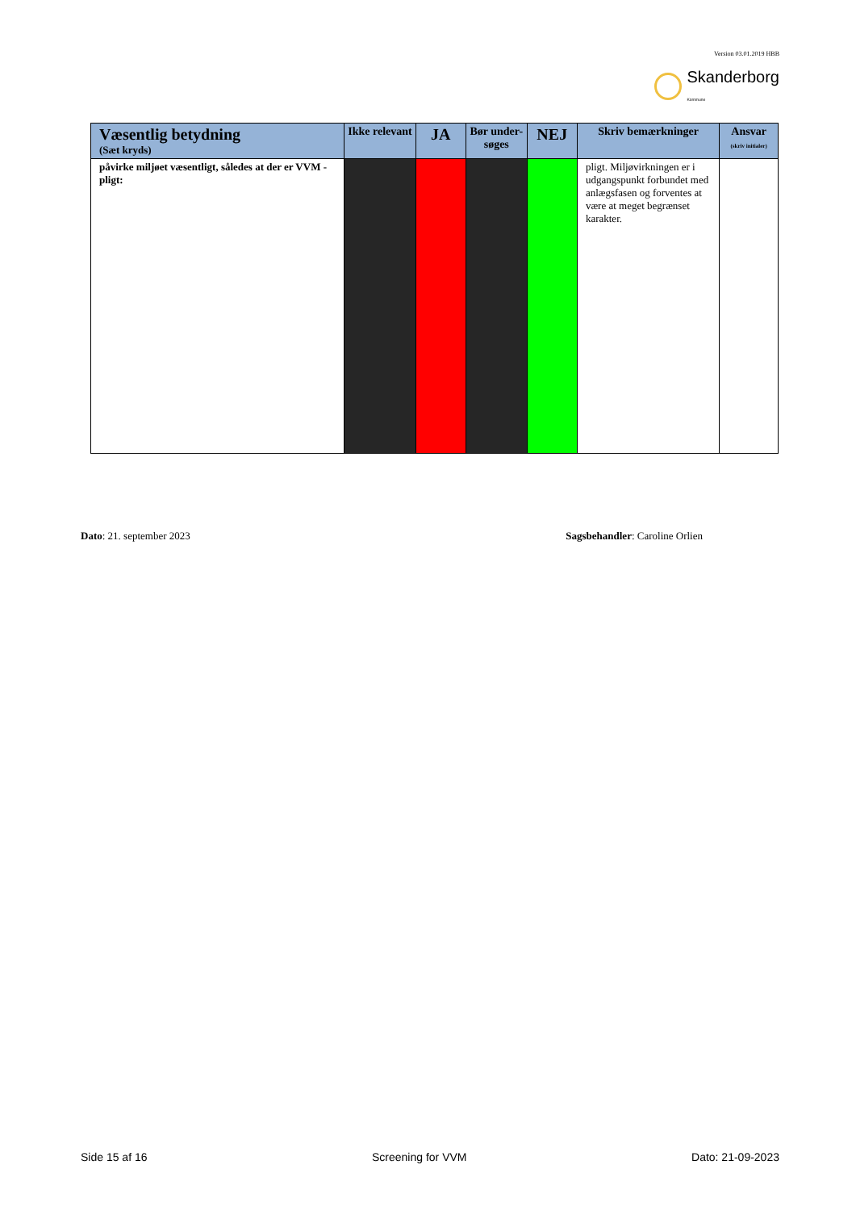Version 03.01.2019 HBB
Skanderborg
Kommune
| Væsentlig betydning (Sæt kryds) | Ikke relevant | JA | Bør under-søges | NEJ | Skriv bemærkninger | Ansvar (skriv initialer) |
| --- | --- | --- | --- | --- | --- | --- |
| påvirke miljøet væsentligt, således at der er VVM - pligt: | | | | | pligt. Miljøvirkningen er i udgangspunkt forbundet med anlægsfasen og forventes at være at meget begrænset karakter. | |
Dato: 21. september 2023 Sagsbehandler: Caroline Orlien
Side 15 af 16 Screening for VVM Dato: 21-09-2023